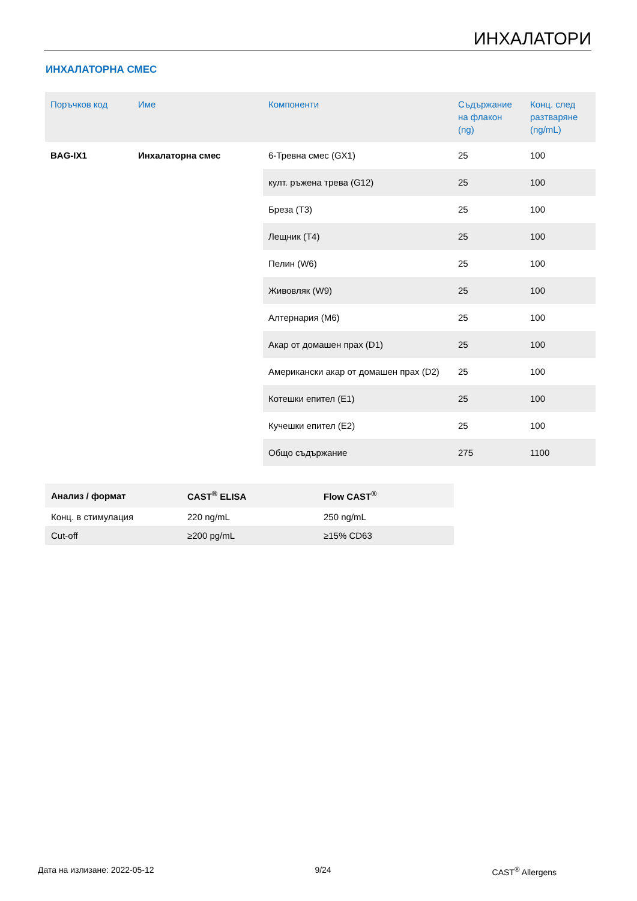ИНХАЛАТОРИ
ИНХАЛАТОРНА СМЕС
| Поръчков код | Име | Компоненти | Съдържание на флакон (ng) | Конц. след разтваряне (ng/mL) |
| --- | --- | --- | --- | --- |
| BAG-IX1 | Инхалаторна смес | 6-Тревна смес (GX1) | 25 | 100 |
| | | култ. ръжена трева (G12) | 25 | 100 |
| | | Бреза (T3) | 25 | 100 |
| | | Лещник (T4) | 25 | 100 |
| | | Пелин (W6) | 25 | 100 |
| | | Живовляк (W9) | 25 | 100 |
| | | Алтернария (M6) | 25 | 100 |
| | | Акар от домашен прах (D1) | 25 | 100 |
| | | Американски акар от домашен прах (D2) | 25 | 100 |
| | | Котешки епител (E1) | 25 | 100 |
| | | Кучешки епител (E2) | 25 | 100 |
| | | Общо съдържание | 275 | 1100 |
| Анализ / формат | CAST<sup>®</sup> ELISA | Flow CAST<sup>®</sup> |
| --- | --- | --- |
| Конц. в стимулация | 220 ng/mL | 250 ng/mL |
| Cut-off | ≥200 pg/mL | ≥15% CD63 |
Дата на излизане: 2022-05-12 9/24 CAST<sup>®</sup> Allergens